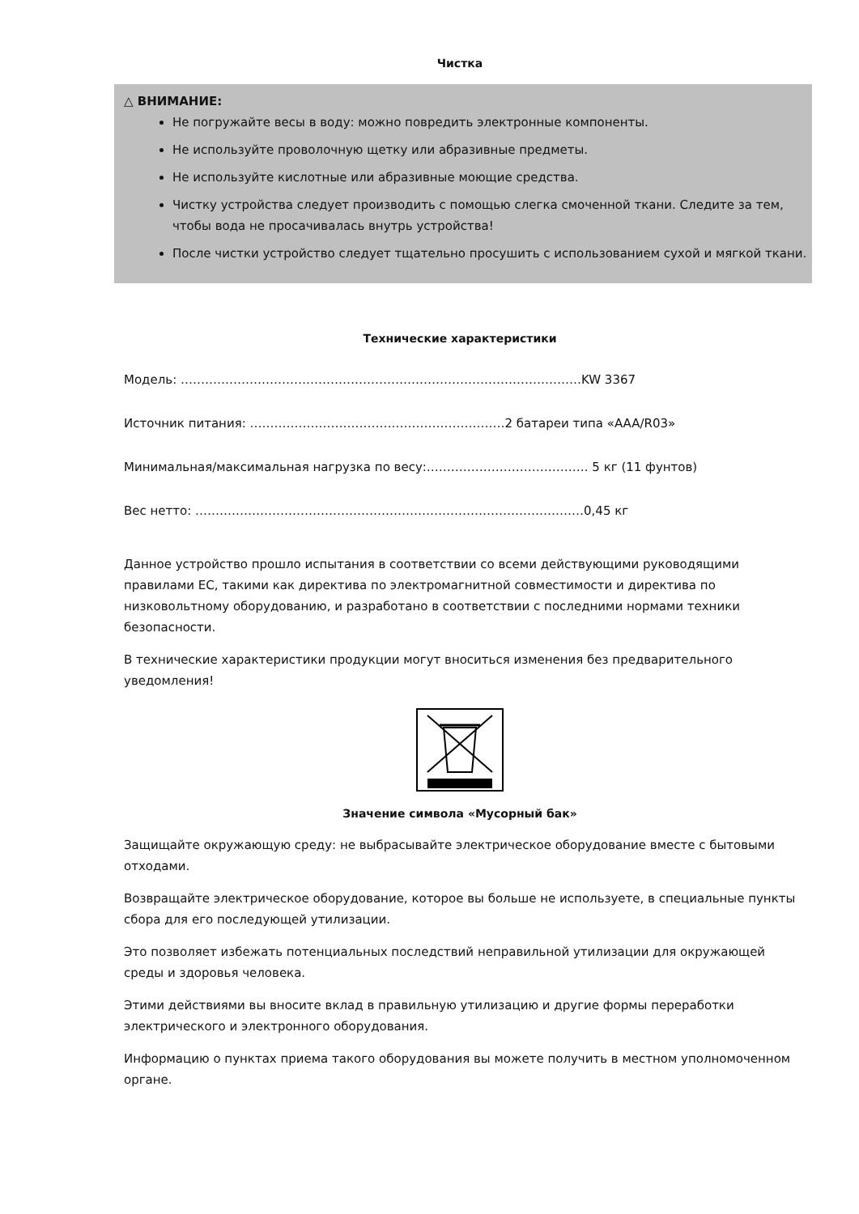Чистка
△ ВНИМАНИЕ:
Не погружайте весы в воду: можно повредить электронные компоненты.
Не используйте проволочную щетку или абразивные предметы.
Не используйте кислотные или абразивные моющие средства.
Чистку устройства следует производить с помощью слегка смоченной ткани. Следите за тем, чтобы вода не просачивалась внутрь устройства!
После чистки устройство следует тщательно просушить с использованием сухой и мягкой ткани.
Технические характеристики
Модель: ………………………………………………………………………………………KW 3367
Источник питания: ………………………………………………………2 батареи типа «AAA/R03»
Минимальная/максимальная нагрузка по весу:…………………………………. 5 кг (11 фунтов)
Вес нетто: ……………………………………………………………………………………0,45 кг
Данное устройство прошло испытания в соответствии со всеми действующими руководящими правилами ЕС, такими как директива по электромагнитной совместимости и директива по низковольтному оборудованию, и разработано в соответствии с последними нормами техники безопасности.
В технические характеристики продукции могут вноситься изменения без предварительного уведомления!
Значение символа «Мусорный бак»
Защищайте окружающую среду: не выбрасывайте электрическое оборудование вместе с бытовыми отходами.
Возвращайте электрическое оборудование, которое вы больше не используете, в специальные пункты сбора для его последующей утилизации.
Это позволяет избежать потенциальных последствий неправильной утилизации для окружающей среды и здоровья человека.
Этими действиями вы вносите вклад в правильную утилизацию и другие формы переработки электрического и электронного оборудования.
Информацию о пунктах приема такого оборудования вы можете получить в местном уполномоченном органе.